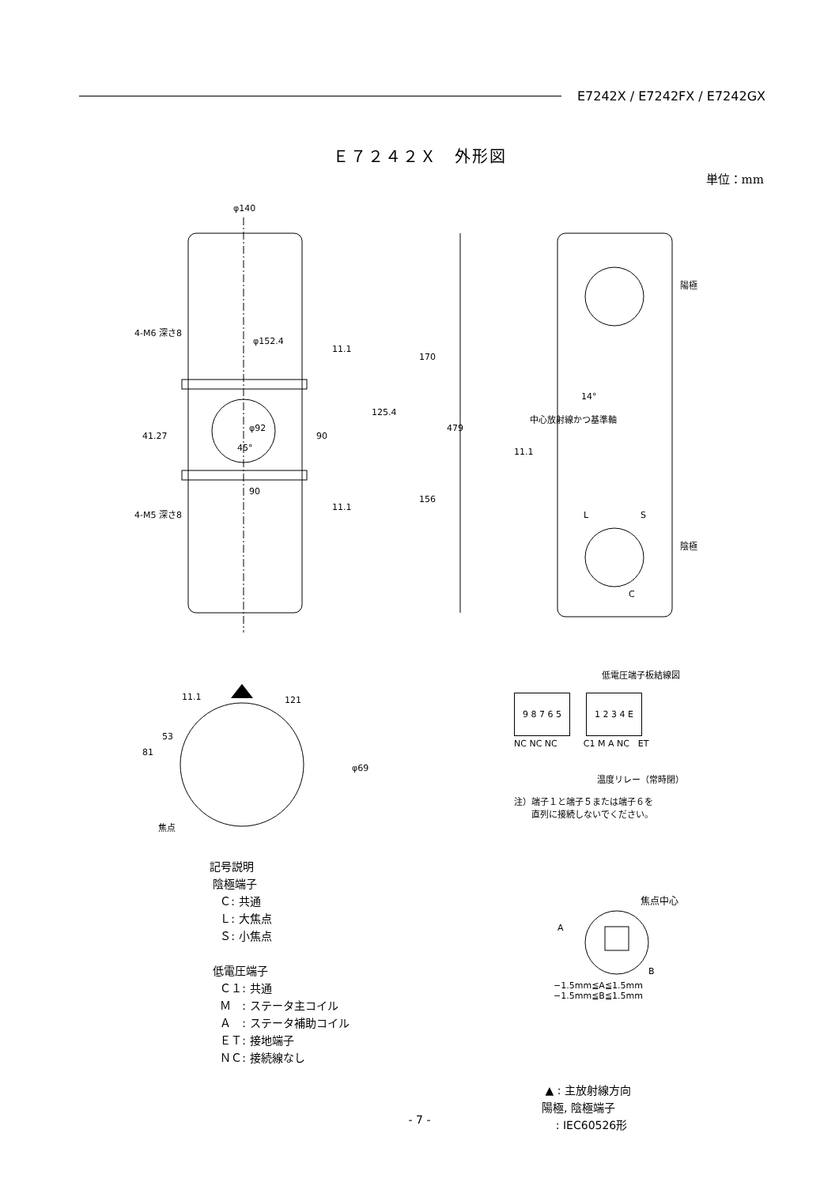E7242X / E7242FX / E7242GX
Ｅ７２４２Ｘ　外形図
単位：mm
φ140
φ152.4
90
479
170
156
125.4
90
11.1
11.1
41.27
φ92
45°
4-M6 深さ8
4-M5 深さ8
陽極
陰極
L
S
C
14°
11.1
中心放射線かつ基準軸
121
81
53
11.1
φ69
焦点
低電圧端子板結線図
9 8 7 6 5 1 2 3 4 E
NC NC NC　　　C1 M A NC　ET
温度リレー（常時閉）
注）端子１と端子５または端子６を
　　直列に接続しないでください。
焦点中心
A
B
−1.5mm≦A≦1.5mm
−1.5mm≦B≦1.5mm
記号説明
陰極端子
Ｃ: 共通
Ｌ: 大焦点
Ｓ: 小焦点
低電圧端子
Ｃ１: 共通
Ｍ　: ステータ主コイル
Ａ　: ステータ補助コイル
ＥＴ: 接地端子
ＮＣ: 接続線なし
▲ : 主放射線方向
陽極, 陰極端子
: IEC60526形
- 7 -